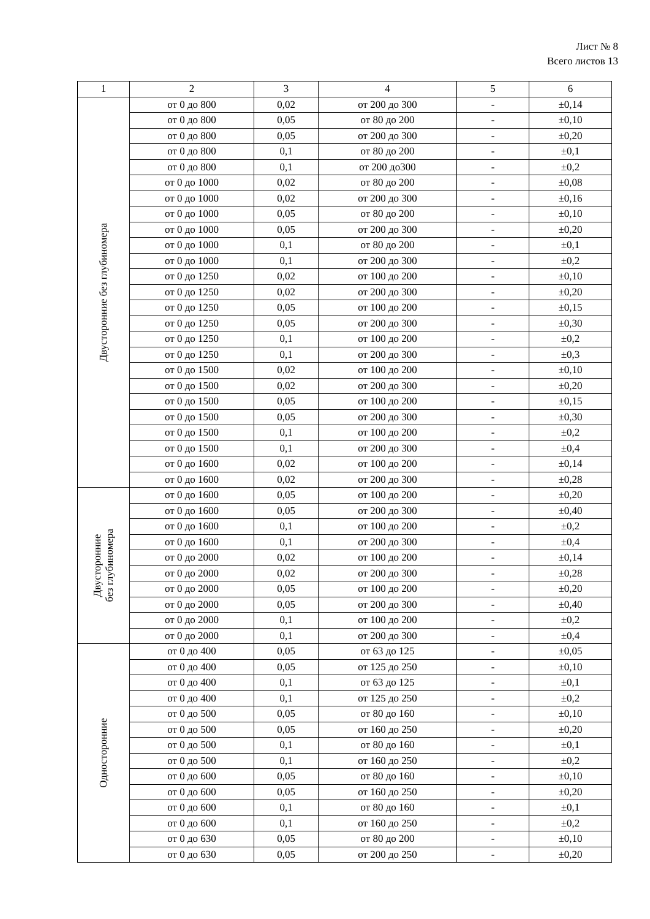Лист № 8
Всего листов 13
| 1 | 2 | 3 | 4 | 5 | 6 |
| --- | --- | --- | --- | --- | --- |
| Двусторонние без глубиномера | от 0 до 800 | 0,02 | от 200 до 300 | - | ±0,14 |
| | от 0 до 800 | 0,05 | от 80 до 200 | - | ±0,10 |
| | от 0 до 800 | 0,05 | от 200 до 300 | - | ±0,20 |
| | от 0 до 800 | 0,1 | от 80 до 200 | - | ±0,1 |
| | от 0 до 800 | 0,1 | от 200 до300 | - | ±0,2 |
| | от 0 до 1000 | 0,02 | от 80 до 200 | - | ±0,08 |
| | от 0 до 1000 | 0,02 | от 200 до 300 | - | ±0,16 |
| | от 0 до 1000 | 0,05 | от 80 до 200 | - | ±0,10 |
| | от 0 до 1000 | 0,05 | от 200 до 300 | - | ±0,20 |
| | от 0 до 1000 | 0,1 | от 80 до 200 | - | ±0,1 |
| | от 0 до 1000 | 0,1 | от 200 до 300 | - | ±0,2 |
| | от 0 до 1250 | 0,02 | от 100 до 200 | - | ±0,10 |
| | от 0 до 1250 | 0,02 | от 200 до 300 | - | ±0,20 |
| | от 0 до 1250 | 0,05 | от 100 до 200 | - | ±0,15 |
| | от 0 до 1250 | 0,05 | от 200 до 300 | - | ±0,30 |
| | от 0 до 1250 | 0,1 | от 100 до 200 | - | ±0,2 |
| | от 0 до 1250 | 0,1 | от 200 до 300 | - | ±0,3 |
| | от 0 до 1500 | 0,02 | от 100 до 200 | - | ±0,10 |
| | от 0 до 1500 | 0,02 | от 200 до 300 | - | ±0,20 |
| | от 0 до 1500 | 0,05 | от 100 до 200 | - | ±0,15 |
| | от 0 до 1500 | 0,05 | от 200 до 300 | - | ±0,30 |
| | от 0 до 1500 | 0,1 | от 100 до 200 | - | ±0,2 |
| | от 0 до 1500 | 0,1 | от 200 до 300 | - | ±0,4 |
| | от 0 до 1600 | 0,02 | от 100 до 200 | - | ±0,14 |
| | от 0 до 1600 | 0,02 | от 200 до 300 | - | ±0,28 |
| Двусторонние без глубиномера | от 0 до 1600 | 0,05 | от 100 до 200 | - | ±0,20 |
| | от 0 до 1600 | 0,05 | от 200 до 300 | - | ±0,40 |
| | от 0 до 1600 | 0,1 | от 100 до 200 | - | ±0,2 |
| | от 0 до 1600 | 0,1 | от 200 до 300 | - | ±0,4 |
| | от 0 до 2000 | 0,02 | от 100 до 200 | - | ±0,14 |
| | от 0 до 2000 | 0,02 | от 200 до 300 | - | ±0,28 |
| | от 0 до 2000 | 0,05 | от 100 до 200 | - | ±0,20 |
| | от 0 до 2000 | 0,05 | от 200 до 300 | - | ±0,40 |
| | от 0 до 2000 | 0,1 | от 100 до 200 | - | ±0,2 |
| | от 0 до 2000 | 0,1 | от 200 до 300 | - | ±0,4 |
| Односторонние | от 0 до 400 | 0,05 | от 63 до 125 | - | ±0,05 |
| | от 0 до 400 | 0,05 | от 125 до 250 | - | ±0,10 |
| | от 0 до 400 | 0,1 | от 63 до 125 | - | ±0,1 |
| | от 0 до 400 | 0,1 | от 125 до 250 | - | ±0,2 |
| | от 0 до 500 | 0,05 | от 80 до 160 | - | ±0,10 |
| | от 0 до 500 | 0,05 | от 160 до 250 | - | ±0,20 |
| | от 0 до 500 | 0,1 | от 80 до 160 | - | ±0,1 |
| | от 0 до 500 | 0,1 | от 160 до 250 | - | ±0,2 |
| | от 0 до 600 | 0,05 | от 80 до 160 | - | ±0,10 |
| | от 0 до 600 | 0,05 | от 160 до 250 | - | ±0,20 |
| | от 0 до 600 | 0,1 | от 80 до 160 | - | ±0,1 |
| | от 0 до 600 | 0,1 | от 160 до 250 | - | ±0,2 |
| | от 0 до 630 | 0,05 | от 80 до 200 | - | ±0,10 |
| | от 0 до 630 | 0,05 | от 200 до 250 | - | ±0,20 |